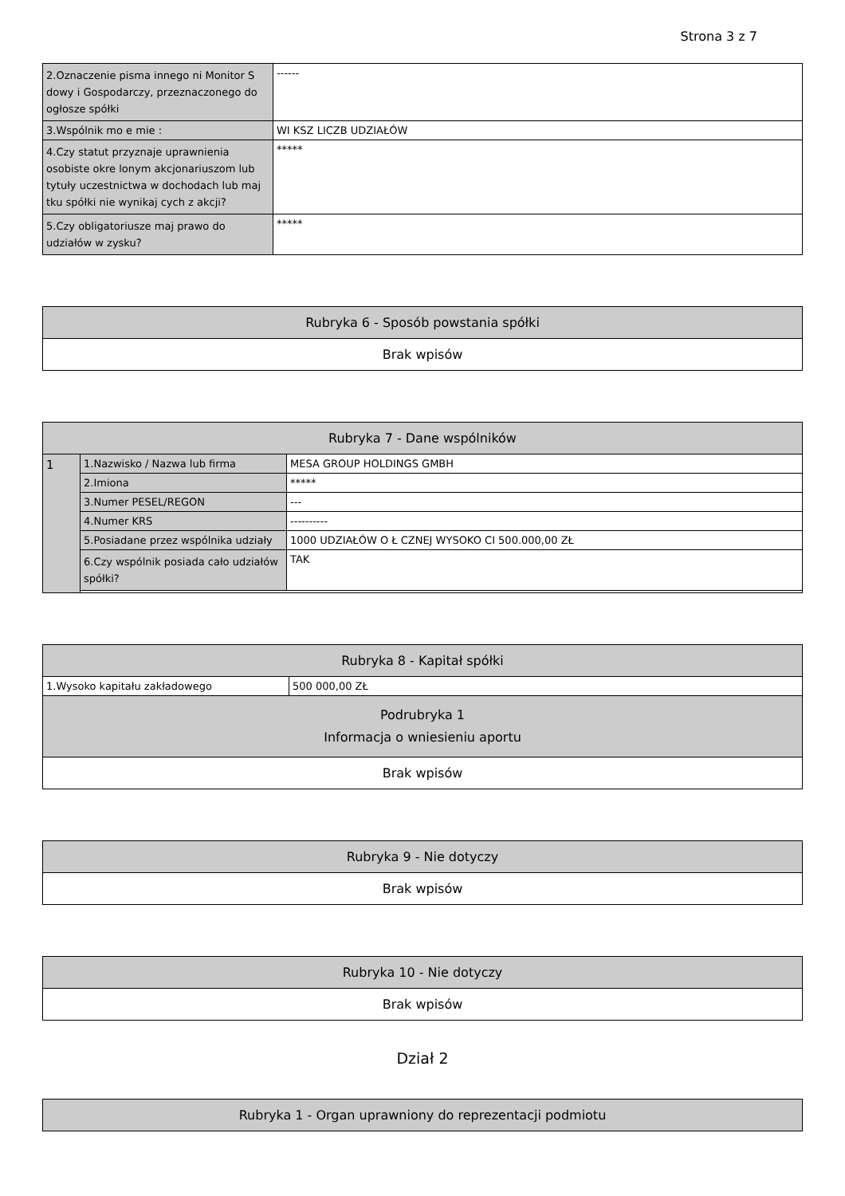Strona 3 z 7
| 2.Oznaczenie pisma innego ni Monitor S dowy i Gospodarczy, przeznaczonego do ogłosze spółki | ------ |
| 3.Wspólnik mo e mie : | WI KSZ LICZB UDZIAŁÓW |
| 4.Czy statut przyznaje uprawnienia osobiste okre lonym akcjonariuszom lub tytuły uczestnictwa w dochodach lub maj tku spółki nie wynikaj cych z akcji? | ***** |
| 5.Czy obligatoriusze maj prawo do udziałów w zysku? | ***** |
| Rubryka 6 - Sposób powstania spółki |
| --- |
| Brak wpisów |
| Rubryka 7 - Dane wspólników | | |
| --- | --- | --- |
| 1 | 1.Nazwisko / Nazwa lub firma | MESA GROUP HOLDINGS GMBH |
| | 2.Imiona | ***** |
| | 3.Numer PESEL/REGON | --- |
| | 4.Numer KRS | ---------- |
| | 5.Posiadane przez wspólnika udziały | 1000 UDZIAŁÓW O Ł CZNEJ WYSOKO CI 500.000,00 ZŁ |
| | 6.Czy wspólnik posiada cało udziałów spółki? | TAK |
| Rubryka 8 - Kapitał spółki | |
| --- | --- |
| 1.Wysoko kapitału zakładowego | 500 000,00 ZŁ |
| Podrubryka 1 Informacja o wniesieniu aportu | |
| Brak wpisów | |
| Rubryka 9 - Nie dotyczy |
| --- |
| Brak wpisów |
| Rubryka 10 - Nie dotyczy |
| --- |
| Brak wpisów |
Dział 2
| Rubryka 1 - Organ uprawniony do reprezentacji podmiotu |
| --- |